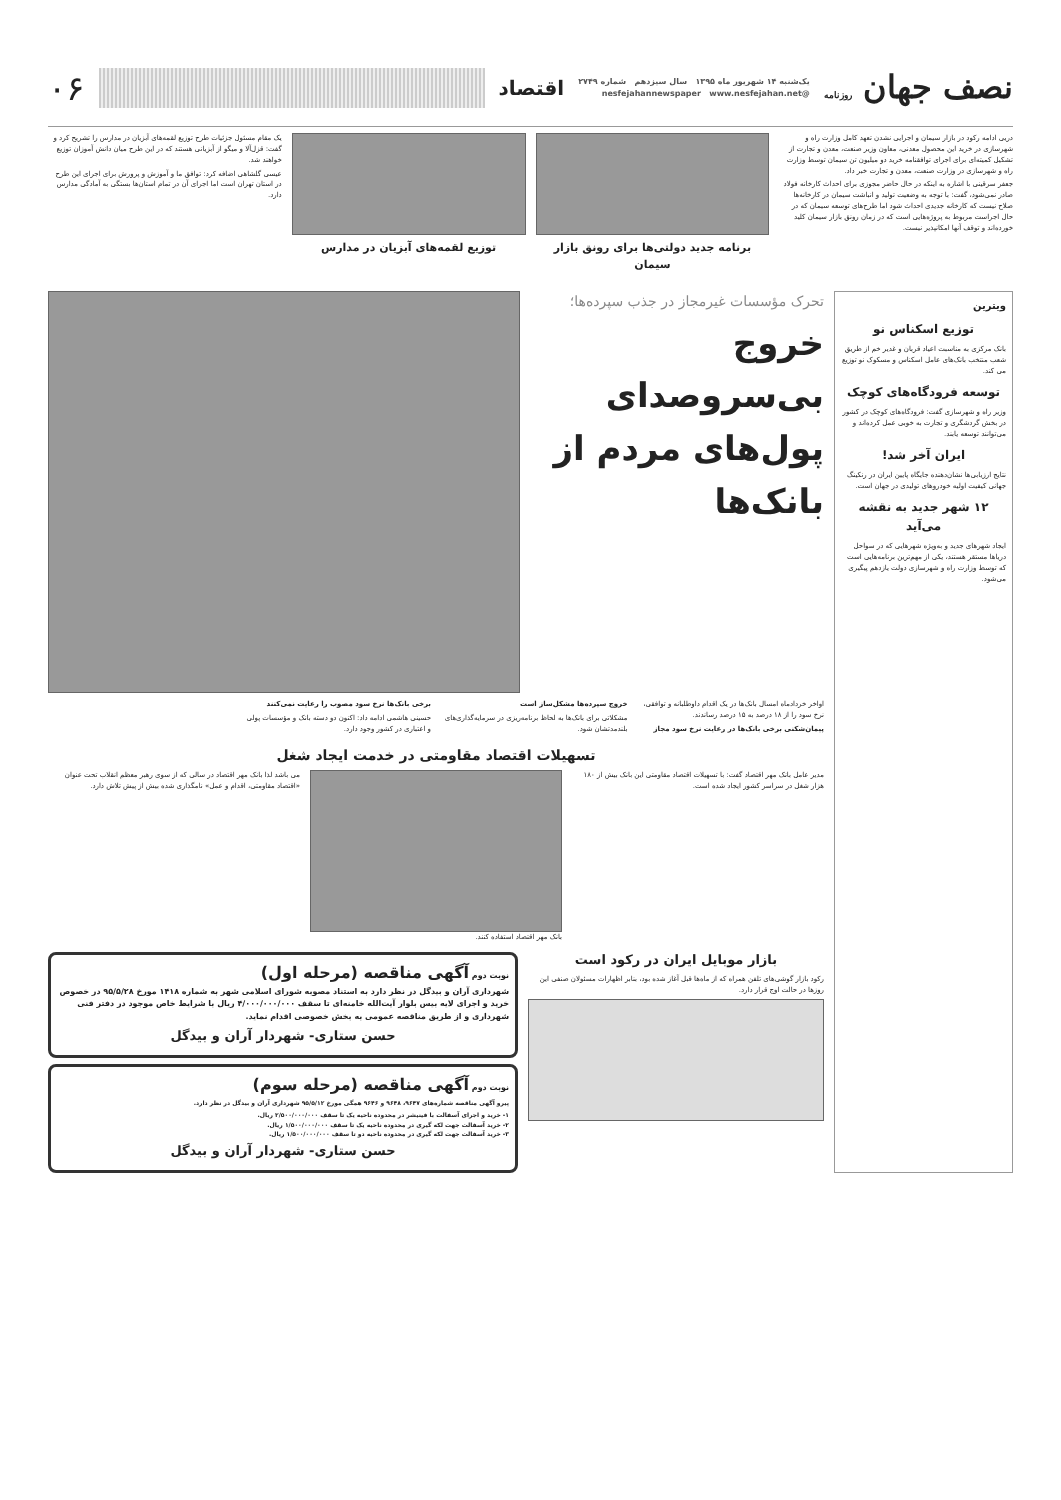نصف جهان روزنامه
یک‌شنبه ۱۴ شهریور ماه ۱۳۹۵ سال سیزدهم شماره ۲۷۴۹
@nesfejahannewspaper www.nesfejahan.net
اقتصاد
۰۶
دریی ادامه رکود در بازار سیمان و اجرایی نشدن تعهد کامل وزارت راه و شهرسازی در خرید این محصول معدنی، معاون وزیر صنعت، معدن و تجارت از تشکیل کمیته‌ای برای اجرای توافقنامه خرید دو میلیون تن سیمان توسط وزارت راه و شهرسازی در وزارت صنعت، معدن و تجارت خبر داد.
جعفر سرقینی با اشاره به اینکه در حال حاضر مجوزی برای احداث کارخانه فولاد صادر نمی‌شود، گفت: با توجه به وضعیت تولید و انباشت سیمان در کارخانه‌ها صلاح نیست که کارخانه جدیدی احداث شود اما طرح‌های توسعه سیمان که در حال اجراست مربوط به پروژه‌هایی است که در زمان رونق بازار سیمان کلید خورده‌اند و توقف آنها امکانپذیر نیست.
برنامه جدید دولتی‌ها برای رونق بازار سیمان
توزیع لقمه‌های آبزیان در مدارس
یک مقام مسئول جزئیات طرح توزیع لقمه‌های آبزیان در مدارس را تشریح کرد و گفت: قزل‌آلا و میگو از آبزیانی هستند که در این طرح میان دانش آموزان توزیع خواهند شد.
عیسی گلشاهی اضافه کرد: توافق ما و آموزش و پرورش برای اجرای این طرح در استان تهران است اما اجرای آن در تمام استان‌ها بستگی به آمادگی مدارس دارد.
ویترین
توزیع اسکناس نو
بانک مرکزی به مناسبت اعیاد قربان و غدیر خم از طریق شعب منتخب بانک‌های عامل اسکناس و مسکوک نو توزیع می کند.
توسعه فرودگاه‌های کوچک
وزیر راه و شهرسازی گفت: فرودگاه‌های کوچک در کشور در بخش گردشگری و تجارت به خوبی عمل کرده‌اند و می‌توانند توسعه یابند.
ایران آخر شد!
نتایج ارزیابی‌ها نشان‌دهنده جایگاه پایین ایران در رنکینگ جهانی کیفیت اولیه خودروهای تولیدی در جهان است.
۱۲ شهر جدید به نقشه می‌آید
ایجاد شهرهای جدید و به‌ویژه شهرهایی که در سواحل دریاها مستقر هستند، یکی از مهم‌ترین برنامه‌هایی است که توسط وزارت راه و شهرسازی دولت یازدهم پیگیری می‌شود.
تحرک مؤسسات غیرمجاز در جذب سپرده‌ها؛
خروج بی‌سروصدای پول‌های مردم از بانک‌ها
اواخر خردادماه امسال بانک‌ها در یک اقدام داوطلبانه و توافقی، نرخ سود را از ۱۸ درصد به ۱۵ درصد رساندند.
پیمان‌شکنی برخی بانک‌ها در رعایت نرخ سود مجاز
خروج سپرده‌ها مشکل‌ساز است
مشکلاتی برای بانک‌ها به لحاظ برنامه‌ریزی در سرمایه‌گذاری‌های بلندمدتشان شود.
برخی بانک‌ها نرخ سود مصوب را رعایت نمی‌کنند
حسینی هاشمی ادامه داد: اکنون دو دسته بانک و مؤسسات پولی و اعتباری در کشور وجود دارد.
تسهیلات اقتصاد مقاومتی در خدمت ایجاد شغل
مدیر عامل بانک مهر اقتصاد گفت: با تسهیلات اقتصاد مقاومتی این بانک بیش از ۱۸۰ هزار شغل در سراسر کشور ایجاد شده است.
بانک مهر اقتصاد استفاده کنند. می باشد لذا بانک مهر اقتصاد در سالی که از سوی رهبر معظم انقلاب تحت عنوان «اقتصاد مقاومتی، اقدام و عمل» نامگذاری شده بیش از پیش تلاش دارد.
بازار موبایل ایران در رکود است
رکود بازار گوشی‌های تلفن همراه که از ماه‌ها قبل آغاز شده بود، بنابر اظهارات مسئولان صنفی این روزها در حالت اوج قرار دارد.
نوبت دوم آگهی مناقصه (مرحله اول)
شهرداری آران و بیدگل در نظر دارد به استناد مصوبه شورای اسلامی شهر به شماره ۱۴۱۸ مورخ ۹۵/۵/۲۸ در خصوص خرید و اجرای لایه بیس بلوار آیت‌الله خامنه‌ای تا سقف ۴/۰۰۰/۰۰۰/۰۰۰ ریال با شرایط خاص موجود در دفتر فنی شهرداری و از طریق مناقصه عمومی به بخش خصوصی اقدام نماید.
حسن ستاری- شهردار آران و بیدگل
نوبت دوم آگهی مناقصه (مرحله سوم)
پیرو آگهی مناقصه شماره‌های ۹۶۴۷، ۹۶۴۸ و ۹۶۴۶ همگی مورخ ۹۵/۵/۱۲ شهرداری آران و بیدگل در نظر دارد.
۱- خرید و اجرای آسفالت با فینیشر در محدوده ناحیه یک تا سقف ۲/۵۰۰/۰۰۰/۰۰۰ ریال.
۲- خرید آسفالت جهت لکه گیری در محدوده ناحیه یک تا سقف ۱/۵۰۰/۰۰۰/۰۰۰ ریال.
۳- خرید آسفالت جهت لکه گیری در محدوده ناحیه دو تا سقف ۱/۵۰۰/۰۰۰/۰۰۰ ریال.
حسن ستاری- شهردار آران و بیدگل